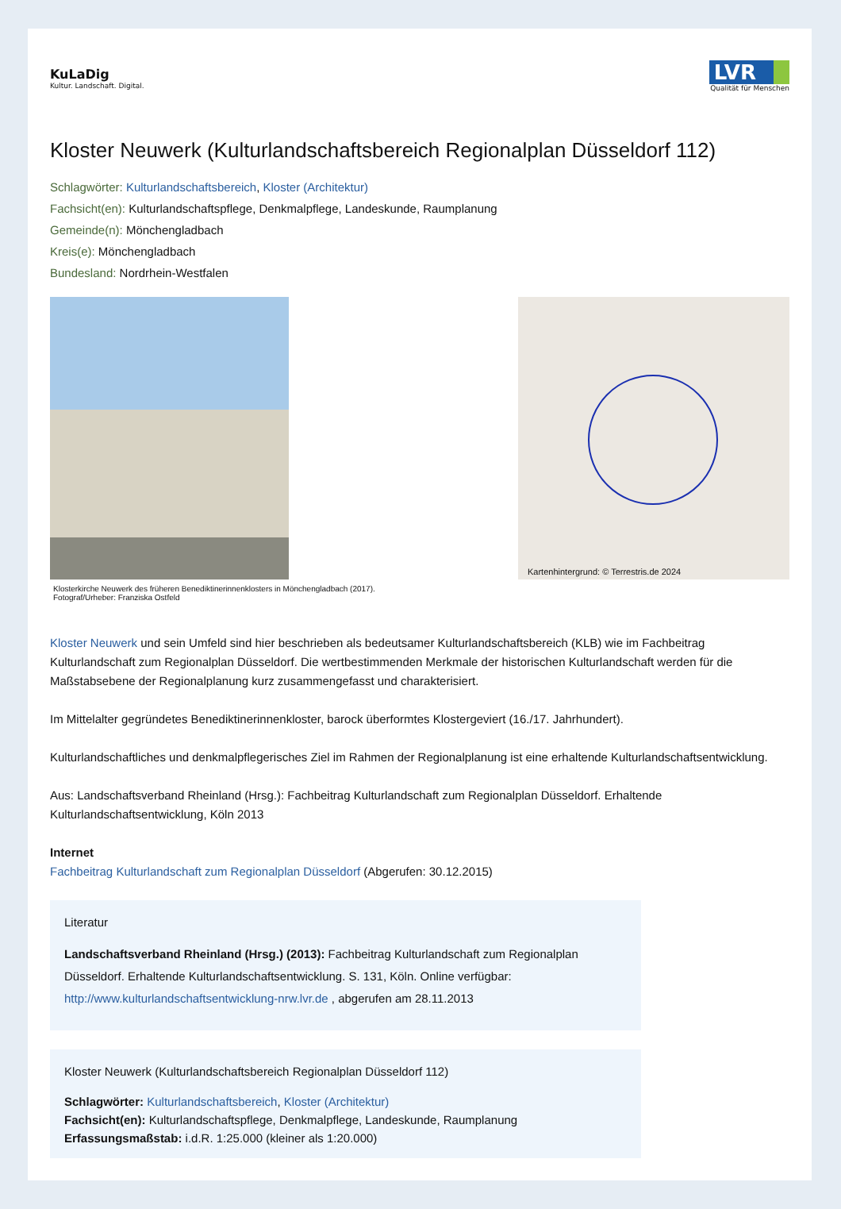KuLaDig
Kultur. Landschaft. Digital.
LVR
Qualität für Menschen
Kloster Neuwerk (Kulturlandschaftsbereich Regionalplan Düsseldorf 112)
Schlagwörter: Kulturlandschaftsbereich, Kloster (Architektur)
Fachsicht(en): Kulturlandschaftspflege, Denkmalpflege, Landeskunde, Raumplanung
Gemeinde(n): Mönchengladbach
Kreis(e): Mönchengladbach
Bundesland: Nordrhein-Westfalen
Klosterkirche Neuwerk des früheren Benediktinerinnenklosters in Mönchengladbach (2017).
Fotograf/Urheber: Franziska Ostfeld
Kartenhintergrund: © Terrestris.de 2024
Kloster Neuwerk und sein Umfeld sind hier beschrieben als bedeutsamer Kulturlandschaftsbereich (KLB) wie im Fachbeitrag Kulturlandschaft zum Regionalplan Düsseldorf. Die wertbestimmenden Merkmale der historischen Kulturlandschaft werden für die Maßstabsebene der Regionalplanung kurz zusammengefasst und charakterisiert.
Im Mittelalter gegründetes Benediktinerinnenkloster, barock überformtes Klostergeviert (16./17. Jahrhundert).
Kulturlandschaftliches und denkmalpflegerisches Ziel im Rahmen der Regionalplanung ist eine erhaltende Kulturlandschaftsentwicklung.
Aus: Landschaftsverband Rheinland (Hrsg.): Fachbeitrag Kulturlandschaft zum Regionalplan Düsseldorf. Erhaltende Kulturlandschaftsentwicklung, Köln 2013
Internet
Fachbeitrag Kulturlandschaft zum Regionalplan Düsseldorf (Abgerufen: 30.12.2015)
Literatur
Landschaftsverband Rheinland (Hrsg.) (2013): Fachbeitrag Kulturlandschaft zum Regionalplan Düsseldorf. Erhaltende Kulturlandschaftsentwicklung. S. 131, Köln. Online verfügbar: http://www.kulturlandschaftsentwicklung-nrw.lvr.de , abgerufen am 28.11.2013
Kloster Neuwerk (Kulturlandschaftsbereich Regionalplan Düsseldorf 112)
Schlagwörter: Kulturlandschaftsbereich, Kloster (Architektur)
Fachsicht(en): Kulturlandschaftspflege, Denkmalpflege, Landeskunde, Raumplanung
Erfassungsmaßstab: i.d.R. 1:25.000 (kleiner als 1:20.000)